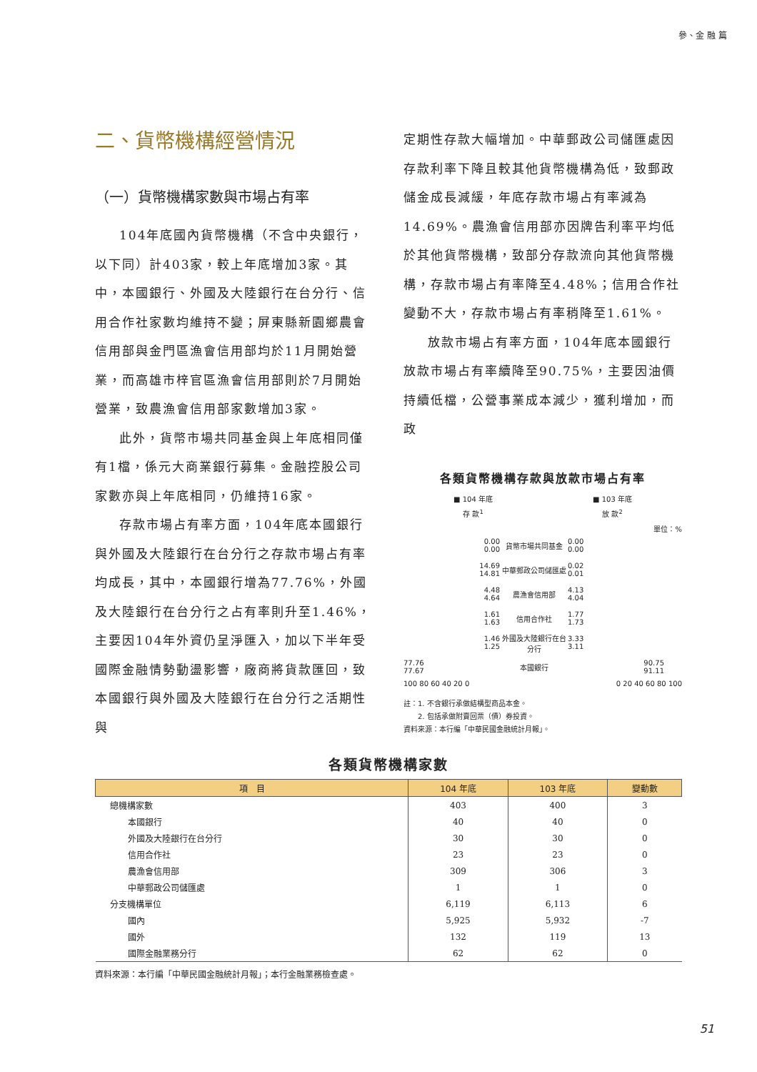參、金 融 篇
二、貨幣機構經營情況
（一）貨幣機構家數與市場占有率
104年底國內貨幣機構（不含中央銀行，以下同）計403家，較上年底增加3家。其中，本國銀行、外國及大陸銀行在台分行、信用合作社家數均維持不變；屏東縣新園鄉農會信用部與金門區漁會信用部均於11月開始營業，而高雄市梓官區漁會信用部則於7月開始營業，致農漁會信用部家數增加3家。
此外，貨幣市場共同基金與上年底相同僅有1檔，係元大商業銀行募集。金融控股公司家數亦與上年底相同，仍維持16家。
存款市場占有率方面，104年底本國銀行與外國及大陸銀行在台分行之存款市場占有率均成長，其中，本國銀行增為77.76%，外國及大陸銀行在台分行之占有率則升至1.46%，主要因104年外資仍呈淨匯入，加以下半年受國際金融情勢動盪影響，廠商將貨款匯回，致本國銀行與外國及大陸銀行在台分行之活期性與
定期性存款大幅增加。中華郵政公司儲匯處因存款利率下降且較其他貨幣機構為低，致郵政儲金成長減緩，年底存款市場占有率減為14.69%。農漁會信用部亦因牌告利率平均低於其他貨幣機構，致部分存款流向其他貨幣機構，存款市場占有率降至4.48%；信用合作社變動不大，存款市場占有率稍降至1.61%。
放款市場占有率方面，104年底本國銀行放款市場占有率續降至90.75%，主要因油價持續低檔，公營事業成本減少，獲利增加，而政
各類貨幣機構存款與放款市場占有率
■ 104 年底 ■ 103 年底
存 款<sup>1</sup> 放 款<sup>2</sup>
單位：%
0.00
0.00
貨幣市場共同基金
0.00
0.00
14.69
14.81
中華郵政公司儲匯處
0.02
0.01
4.48
4.64
農漁會信用部
4.13
4.04
1.61
1.63
信用合作社
1.77
1.73
1.46
1.25
外國及大陸銀行在台分行
3.33
3.11
77.76
77.67
本國銀行
90.75
91.11
100 80 60 40 20 0 0 20 40 60 80 100
註：1. 不含銀行承做結構型商品本金。
　　2. 包括承做附賣回票（債）券投資。
資料來源：本行編「中華民國金融統計月報」。
各類貨幣機構家數
| 項 目 | 104 年底 | 103 年底 | 變動數 |
| --- | --- | --- | --- |
| 總機構家數 | 403 | 400 | 3 |
| 本國銀行 | 40 | 40 | 0 |
| 外國及大陸銀行在台分行 | 30 | 30 | 0 |
| 信用合作社 | 23 | 23 | 0 |
| 農漁會信用部 | 309 | 306 | 3 |
| 中華郵政公司儲匯處 | 1 | 1 | 0 |
| 分支機構單位 | 6,119 | 6,113 | 6 |
| 國內 | 5,925 | 5,932 | -7 |
| 國外 | 132 | 119 | 13 |
| 國際金融業務分行 | 62 | 62 | 0 |
資料來源：本行編「中華民國金融統計月報」；本行金融業務檢查處。
51